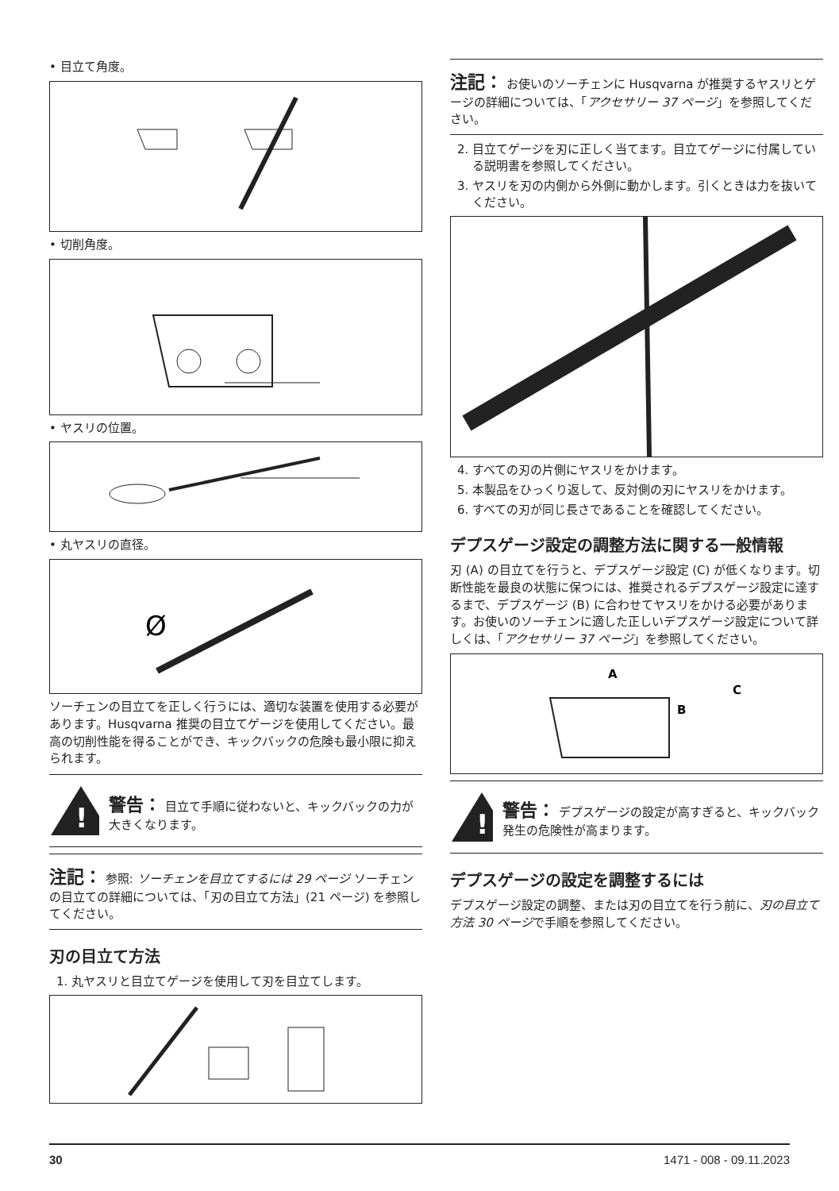• 目立て角度。
• 切削角度。
• ヤスリの位置。
• 丸ヤスリの直径。
Ø
ソーチェンの目立てを正しく行うには、適切な装置を使用する必要があります。Husqvarna 推奨の目立てゲージを使用してください。最高の切削性能を得ることができ、キックバックの危険も最小限に抑えられます。
!
警告： 目立て手順に従わないと、キックバックの力が大きくなります。
注記： 参照: ソーチェンを目立てするには 29 ページ ソーチェンの目立ての詳細については、「刃の目立て方法」(21 ページ) を参照してください。
刃の目立て方法
1. 丸ヤスリと目立てゲージを使用して刃を目立てします。
注記： お使いのソーチェンに Husqvarna が推奨するヤスリとゲージの詳細については、「アクセサリー 37 ページ」を参照してください。
2. 目立てゲージを刃に正しく当てます。目立てゲージに付属している説明書を参照してください。
3. ヤスリを刃の内側から外側に動かします。引くときは力を抜いてください。
4. すべての刃の片側にヤスリをかけます。
5. 本製品をひっくり返して、反対側の刃にヤスリをかけます。
6. すべての刃が同じ長さであることを確認してください。
デプスゲージ設定の調整方法に関する一般情報
刃 (A) の目立てを行うと、デプスゲージ設定 (C) が低くなります。切断性能を最良の状態に保つには、推奨されるデプスゲージ設定に達するまで、デプスゲージ (B) に合わせてヤスリをかける必要があります。お使いのソーチェンに適した正しいデプスゲージ設定について詳しくは、「アクセサリー 37 ページ」を参照してください。
A
C
B
!
警告： デプスゲージの設定が高すぎると、キックバック発生の危険性が高まります。
デプスゲージの設定を調整するには
デプスゲージ設定の調整、または刃の目立てを行う前に、刃の目立て方法 30 ページで手順を参照してください。
30 1471 - 008 - 09.11.2023